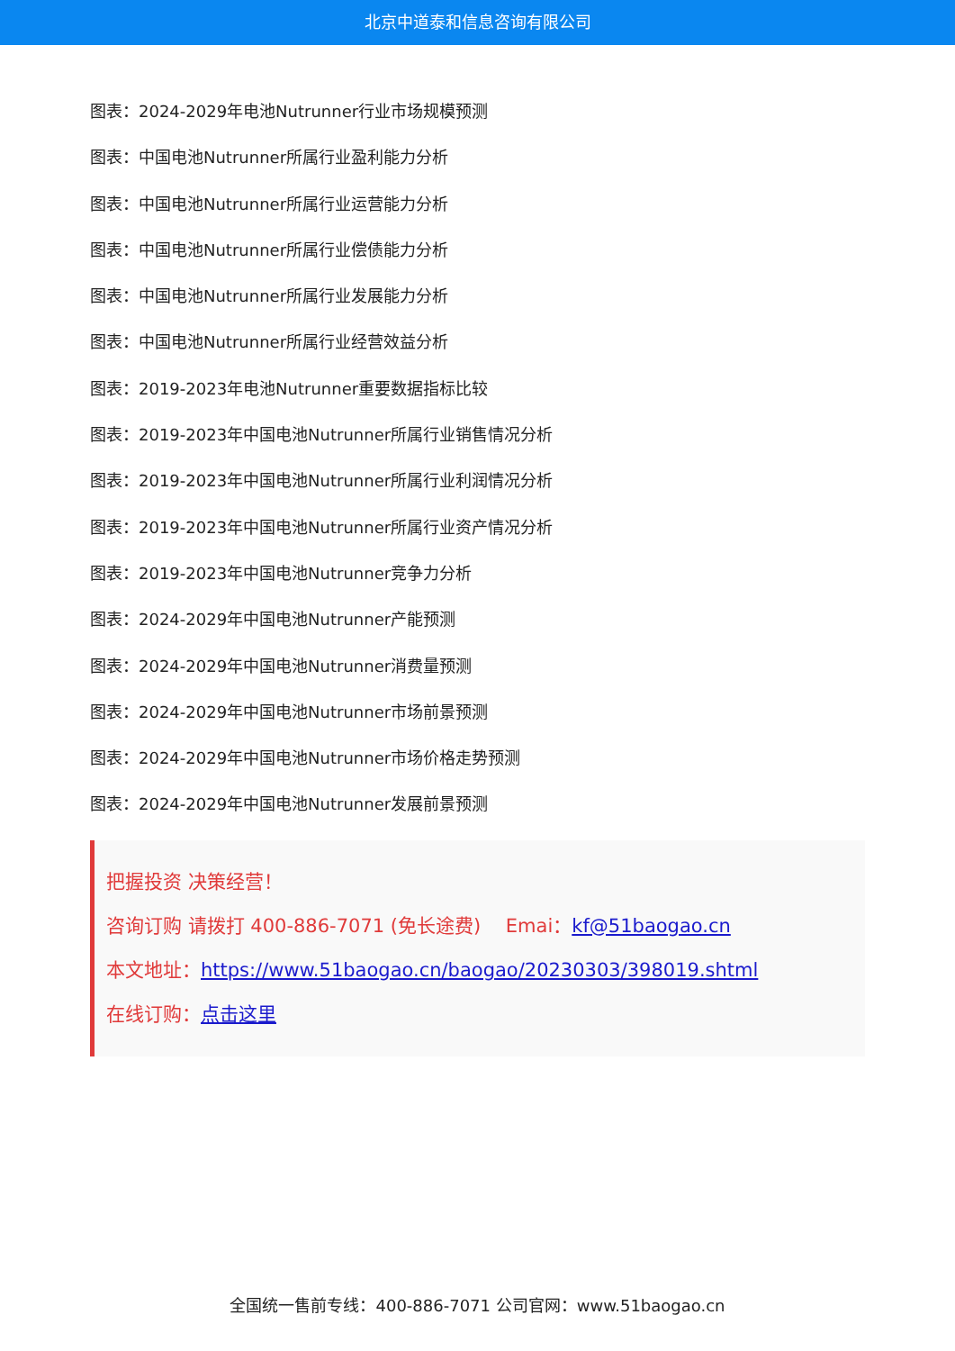北京中道泰和信息咨询有限公司
图表：2024-2029年电池Nutrunner行业市场规模预测
图表：中国电池Nutrunner所属行业盈利能力分析
图表：中国电池Nutrunner所属行业运营能力分析
图表：中国电池Nutrunner所属行业偿债能力分析
图表：中国电池Nutrunner所属行业发展能力分析
图表：中国电池Nutrunner所属行业经营效益分析
图表：2019-2023年电池Nutrunner重要数据指标比较
图表：2019-2023年中国电池Nutrunner所属行业销售情况分析
图表：2019-2023年中国电池Nutrunner所属行业利润情况分析
图表：2019-2023年中国电池Nutrunner所属行业资产情况分析
图表：2019-2023年中国电池Nutrunner竞争力分析
图表：2024-2029年中国电池Nutrunner产能预测
图表：2024-2029年中国电池Nutrunner消费量预测
图表：2024-2029年中国电池Nutrunner市场前景预测
图表：2024-2029年中国电池Nutrunner市场价格走势预测
图表：2024-2029年中国电池Nutrunner发展前景预测
把握投资 决策经营！
咨询订购 请拨打 400-886-7071 (免长途费)　 Emai：kf@51baogao.cn
本文地址：https://www.51baogao.cn/baogao/20230303/398019.shtml
在线订购：点击这里
全国统一售前专线：400-886-7071 公司官网：www.51baogao.cn